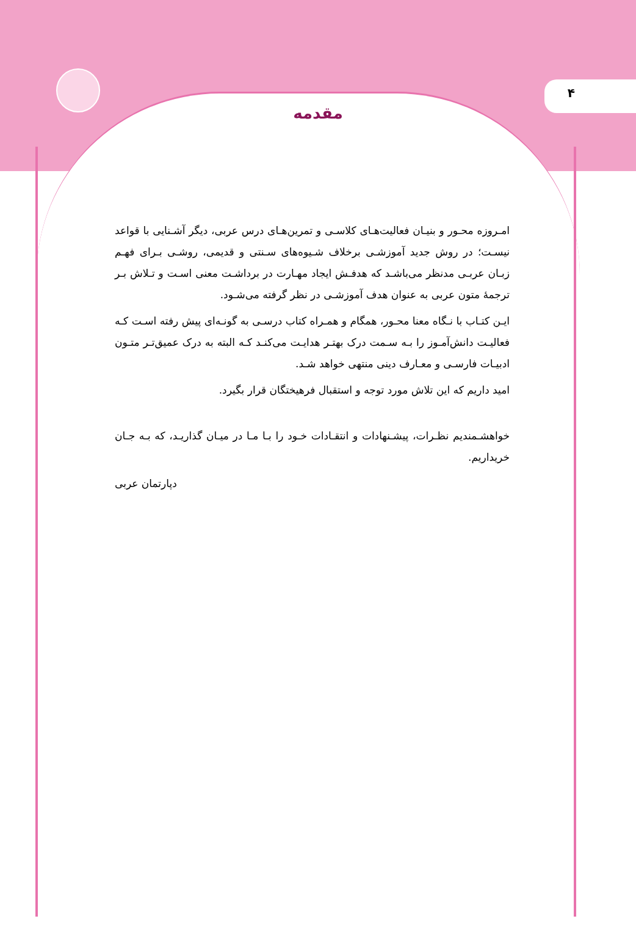۴
مقدمه
امـروزه محـور و بنیـان فعالیت‌هـای کلاسـی و تمرین‌هـای درس عربی، دیگر آشـنایی با قواعد نیسـت؛ در روش جدید آموزشـی برخلاف شـیوه‌های سـنتی و قدیمی، روشـی بـرای فهـم زبـان عربـی مدنظر می‌باشـد که هدفـش ایجاد مهـارت در برداشـت معنی اسـت و تـلاش بـر ترجمهٔ متون عربی به عنوان هدف آموزشـی در نظر گرفته می‌شـود.
ایـن کتـاب با نـگاه معنا محـور، همگام و همـراه کتاب درسـی به گونـه‌ای پیش رفته اسـت کـه فعالیـت دانش‌آمـوز را بـه سـمت درک بهتـر هدایـت می‌کنـد کـه البته به درک عمیق‌تـر متـون ادبیـات فارسـی و معـارف دینی منتهی خواهد شـد.
امید داریم که این تلاش مورد توجه و استقبال فرهیختگان قرار بگیرد.
خواهشـمندیم نظـرات، پیشـنهادات و انتقـادات خـود را بـا مـا در میـان گذاریـد، که بـه جـان خریداریم.
دپارتمان عربی